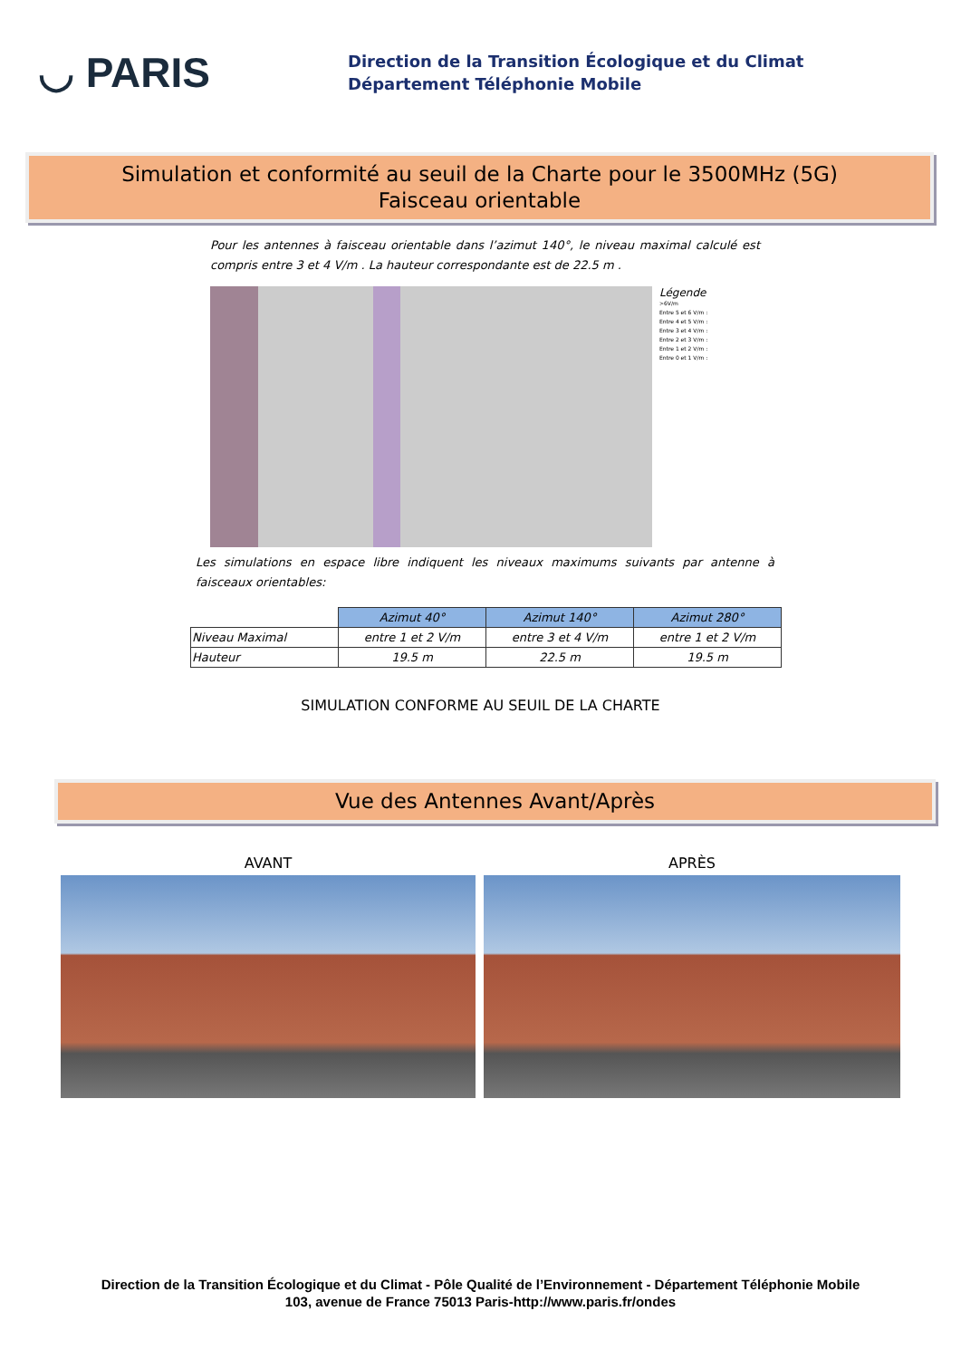◡ PARIS
Direction de la Transition Écologique et du Climat
Département Téléphonie Mobile
Simulation et conformité au seuil de la Charte pour le 3500MHz (5G)
Faisceau orientable
Pour les antennes à faisceau orientable dans l’azimut 140°, le niveau maximal calculé est compris entre 3 et 4 V/m . La hauteur correspondante est de 22.5 m .
Légende
>6V/m
Entre 5 et 6 V/m :
Entre 4 et 5 V/m :
Entre 3 et 4 V/m :
Entre 2 et 3 V/m :
Entre 1 et 2 V/m :
Entre 0 et 1 V/m :
Les simulations en espace libre indiquent les niveaux maximums suivants par antenne à faisceaux orientables:
| | Azimut 40° | Azimut 140° | Azimut 280° |
| Niveau Maximal | entre 1 et 2 V/m | entre 3 et 4 V/m | entre 1 et 2 V/m |
| Hauteur | 19.5 m | 22.5 m | 19.5 m |
SIMULATION CONFORME AU SEUIL DE LA CHARTE
Vue des Antennes Avant/Après
AVANT APRÈS
Direction de la Transition Écologique et du Climat - Pôle Qualité de l’Environnement - Département Téléphonie Mobile
103, avenue de France 75013 Paris-http://www.paris.fr/ondes